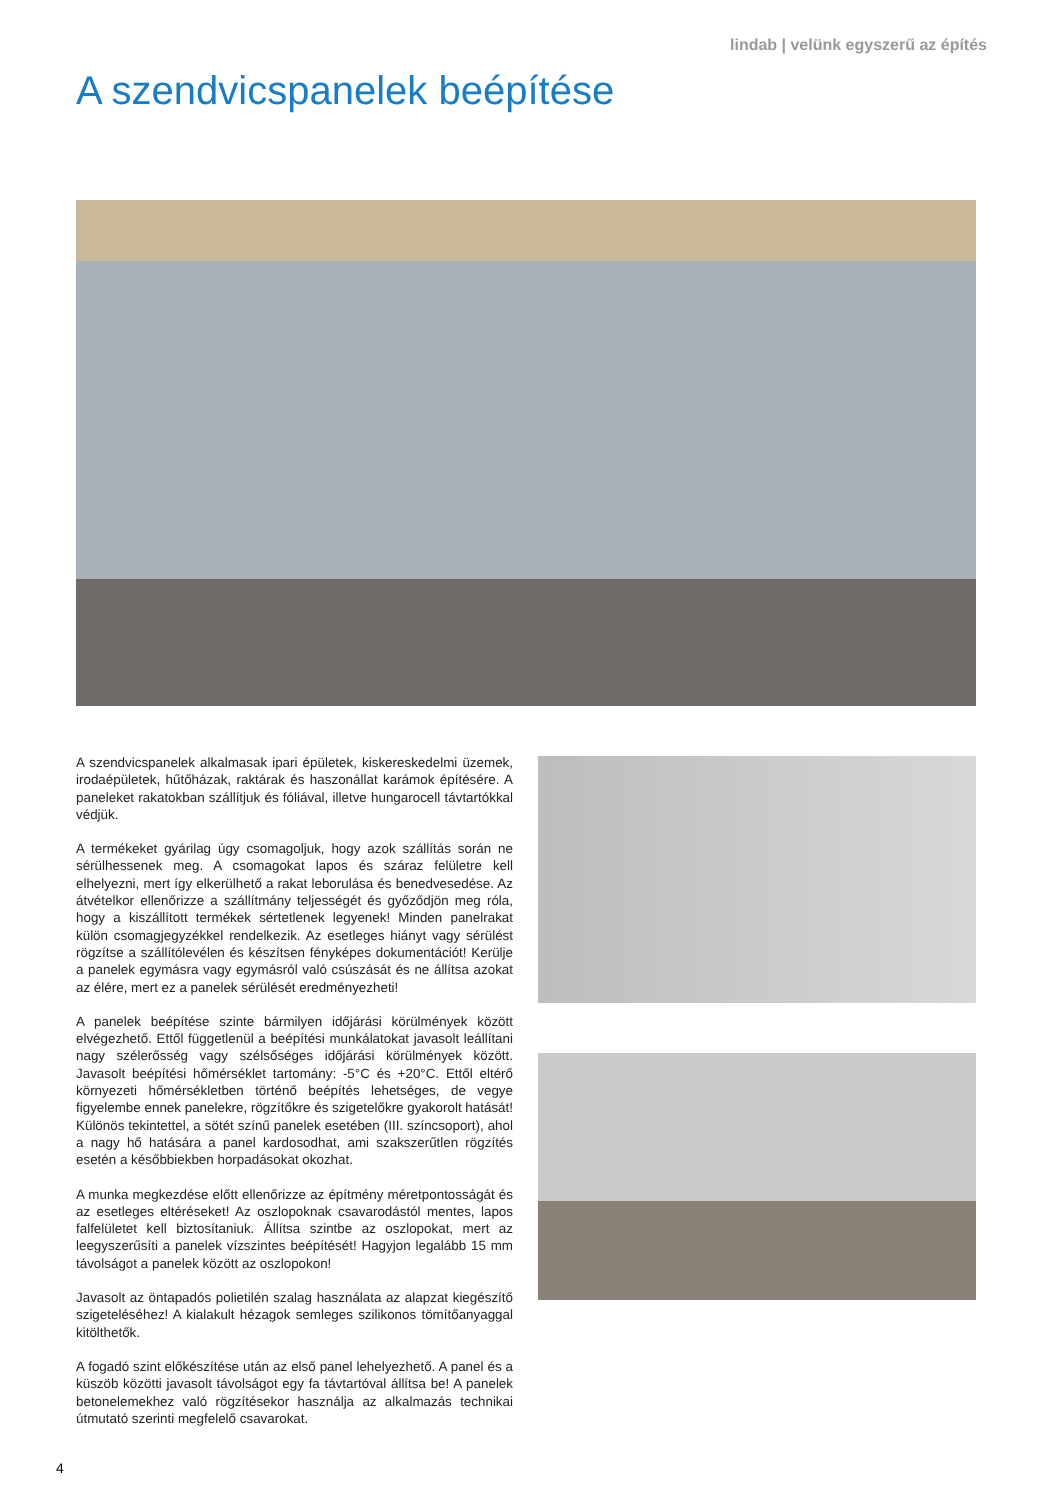lindab | velünk egyszerű az építés
A szendvicspanelek beépítése
A szendvicspanelek alkalmasak ipari épületek, kiskereskedelmi üzemek, irodaépületek, hűtőházak, raktárak és haszonállat karámok építésére. A paneleket rakatokban szállítjuk és fóliával, illetve hungarocell távtartókkal védjük.
A termékeket gyárilag úgy csomagoljuk, hogy azok szállítás során ne sérülhessenek meg. A csomagokat lapos és száraz felületre kell elhelyezni, mert így elkerülhető a rakat leborulása és benedvesedése. Az átvételkor ellenőrizze a szállítmány teljességét és győződjön meg róla, hogy a kiszállított termékek sértetlenek legyenek! Minden panelrakat külön csomagjegyzékkel rendelkezik. Az esetleges hiányt vagy sérülést rögzítse a szállítólevélen és készítsen fényképes dokumentációt! Kerülje a panelek egymásra vagy egymásról való csúszását és ne állítsa azokat az élére, mert ez a panelek sérülését eredményezheti!
A panelek beépítése szinte bármilyen időjárási körülmények között elvégezhető. Ettől függetlenül a beépítési munkálatokat javasolt leállítani nagy szélerősség vagy szélsőséges időjárási körülmények között. Javasolt beépítési hőmérséklet tartomány: -5°C és +20°C. Ettől eltérő környezeti hőmérsékletben történő beépítés lehetséges, de vegye figyelembe ennek panelekre, rögzítőkre és szigetelőkre gyakorolt hatását! Különös tekintettel, a sötét színű panelek esetében (III. színcsoport), ahol a nagy hő hatására a panel kardosodhat, ami szakszerűtlen rögzítés esetén a későbbiekben horpadásokat okozhat.
A munka megkezdése előtt ellenőrizze az építmény méretpontosságát és az esetleges eltéréseket! Az oszlopoknak csavarodástól mentes, lapos falfelületet kell biztosítaniuk. Állítsa szintbe az oszlopokat, mert az leegyszerűsíti a panelek vízszintes beépítését! Hagyjon legalább 15 mm távolságot a panelek között az oszlopokon!
Javasolt az öntapadós polietilén szalag használata az alapzat kiegészítő szigeteléséhez! A kialakult hézagok semleges szilikonos tömítőanyaggal kitölthetők.
A fogadó szint előkészítése után az első panel lehelyezhető. A panel és a küszöb közötti javasolt távolságot egy fa távtartóval állítsa be! A panelek betonelemekhez való rögzítésekor használja az alkalmazás technikai útmutató szerinti megfelelő csavarokat.
4